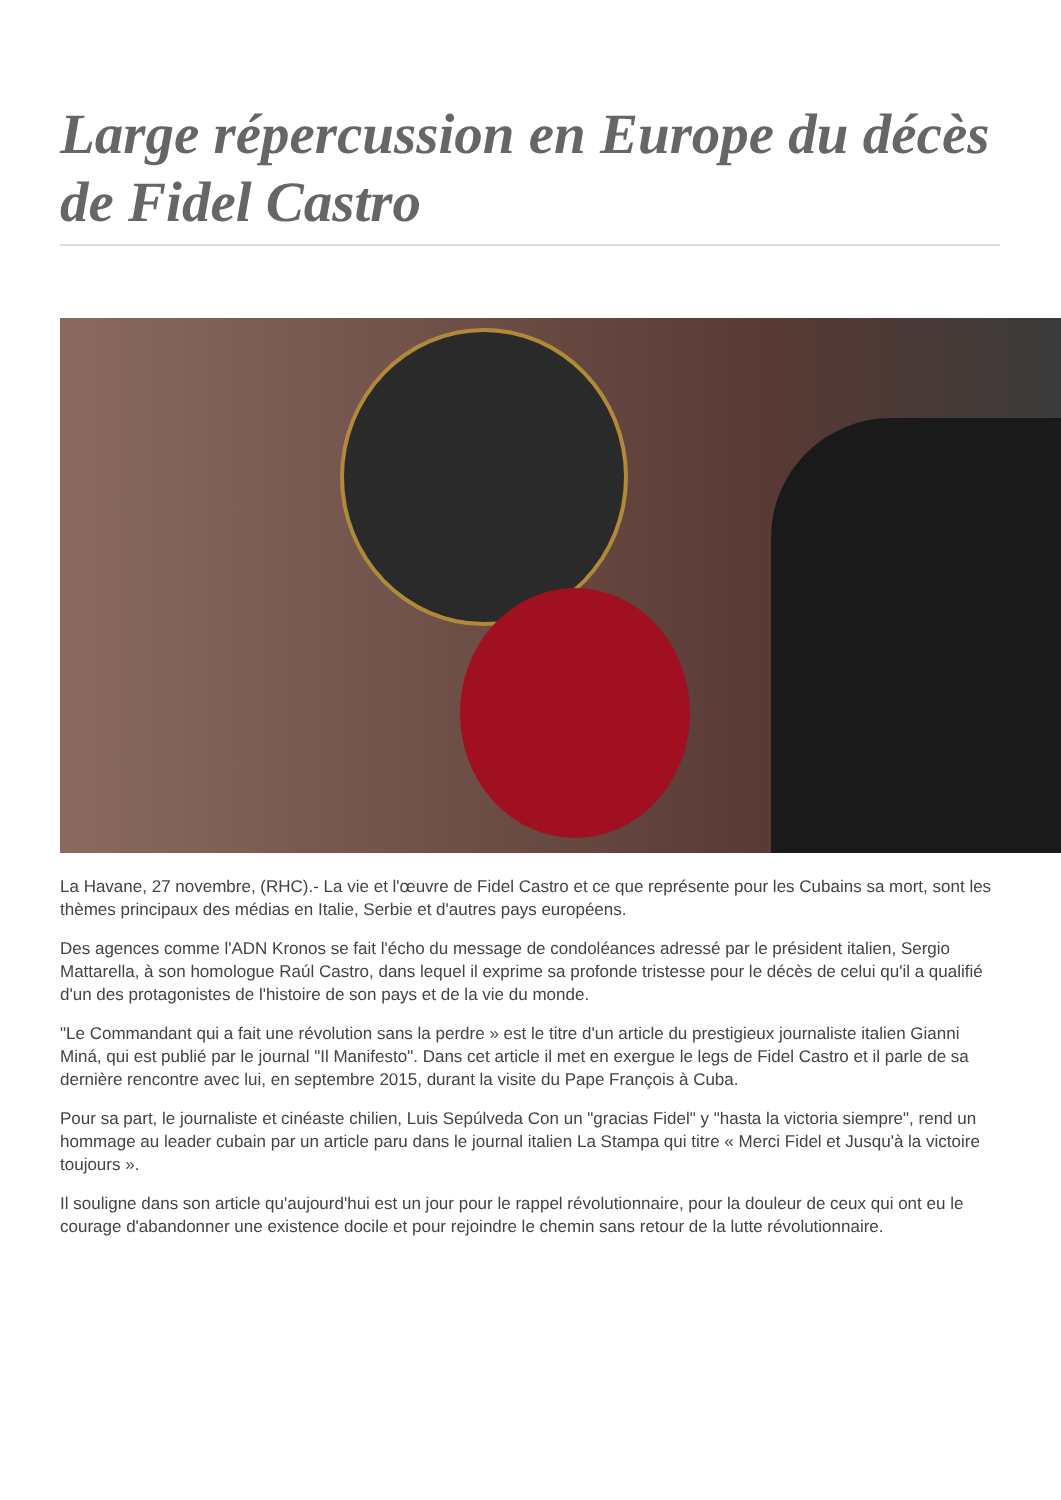Large répercussion en Europe du décès de Fidel Castro
La Havane, 27 novembre, (RHC).- La vie et l'œuvre de Fidel Castro et ce que représente pour les Cubains sa mort, sont les thèmes principaux des médias en Italie, Serbie et d'autres pays européens.
Des agences comme l'ADN Kronos se fait l'écho du message de condoléances adressé par le président italien, Sergio Mattarella, à son homologue Raúl Castro, dans lequel il exprime sa profonde tristesse pour le décès de celui qu'il a qualifié d'un des protagonistes de l'histoire de son pays et de la vie du monde.
"Le Commandant qui a fait une révolution sans la perdre » est le titre d'un article du prestigieux journaliste italien Gianni Miná, qui est publié par le journal "Il Manifesto". Dans cet article il met en exergue le legs de Fidel Castro et il parle de sa dernière rencontre avec lui, en septembre 2015, durant la visite du Pape François à Cuba.
Pour sa part, le journaliste et cinéaste chilien, Luis Sepúlveda Con un "gracias Fidel" y "hasta la victoria siempre", rend un hommage au leader cubain par un article paru dans le journal italien La Stampa qui titre « Merci Fidel et Jusqu'à la victoire toujours ».
Il souligne dans son article qu'aujourd'hui est un jour pour le rappel révolutionnaire, pour la douleur de ceux qui ont eu le courage d'abandonner une existence docile et pour rejoindre le chemin sans retour de la lutte révolutionnaire.